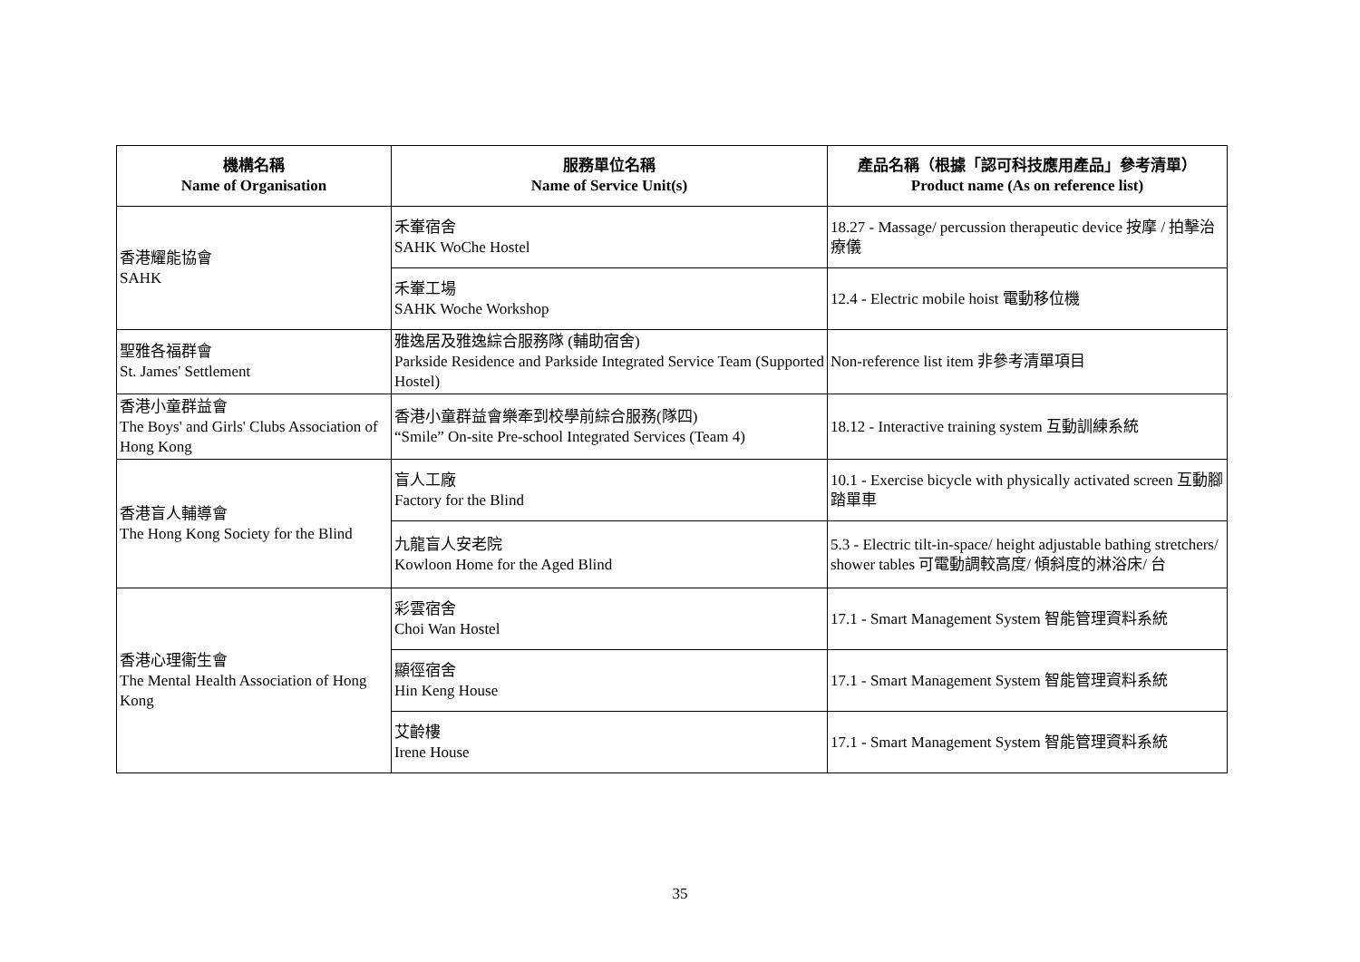| 機構名稱 Name of Organisation | 服務單位名稱 Name of Service Unit(s) | 產品名稱（根據「認可科技應用產品」參考清單） Product name (As on reference list) |
| --- | --- | --- |
| 香港耀能協會 SAHK | 禾輋宿舍 SAHK WoChe Hostel | 18.27 - Massage/ percussion therapeutic device 按摩 / 拍擊治療儀 |
| | 禾輋工場 SAHK Woche Workshop | 12.4 - Electric mobile hoist 電動移位機 |
| 聖雅各福群會 St. James' Settlement | 雅逸居及雅逸綜合服務隊 (輔助宿舍) Parkside Residence and Parkside Integrated Service Team (Supported Hostel) | Non-reference list item 非參考清單項目 |
| 香港小童群益會 The Boys' and Girls' Clubs Association of Hong Kong | 香港小童群益會樂牽到校學前綜合服務(隊四) “Smile” On-site Pre-school Integrated Services (Team 4) | 18.12 - Interactive training system 互動訓練系統 |
| 香港盲人輔導會 The Hong Kong Society for the Blind | 盲人工廠 Factory for the Blind | 10.1 - Exercise bicycle with physically activated screen 互動腳踏單車 |
| | 九龍盲人安老院 Kowloon Home for the Aged Blind | 5.3 - Electric tilt-in-space/ height adjustable bathing stretchers/ shower tables 可電動調較高度/ 傾斜度的淋浴床/ 台 |
| 香港心理衞生會 The Mental Health Association of Hong Kong | 彩雲宿舍 Choi Wan Hostel | 17.1 - Smart Management System 智能管理資料系統 |
| | 顯徑宿舍 Hin Keng House | 17.1 - Smart Management System 智能管理資料系統 |
| | 艾齡樓 Irene House | 17.1 - Smart Management System 智能管理資料系統 |
35